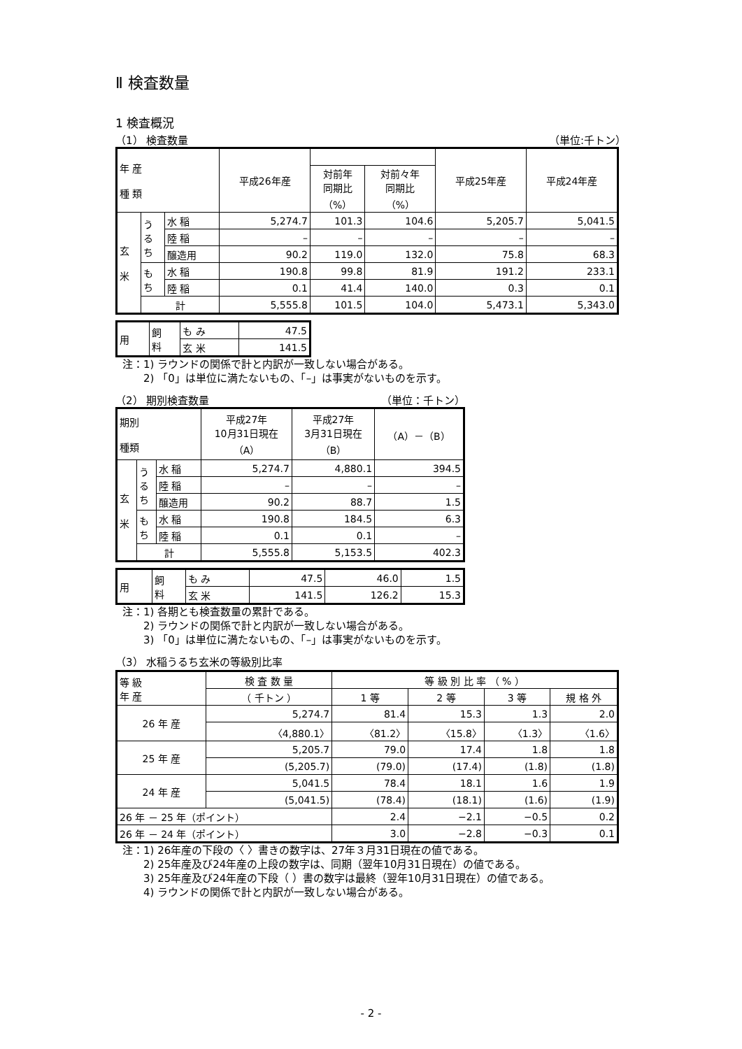Ⅱ 検査数量
1 検査概況
（1） 検査数量 （単位:千トン）
| 年 産 種 類 | | | 平成26年産 | | | 平成25年産 | 平成24年産 |
| --- | --- | --- | --- | --- | --- | --- | --- |
| | | | | 対前年 同期比 （%） | 対前々年 同期比 （%） | | |
| 玄 米 | う る ち | 水 稲 | 5,274.7 | 101.3 | 104.6 | 5,205.7 | 5,041.5 |
| | | 陸 稲 | – | – | – | – | – |
| | | 醸造用 | 90.2 | 119.0 | 132.0 | 75.8 | 68.3 |
| | も ち | 水 稲 | 190.8 | 99.8 | 81.9 | 191.2 | 233.1 |
| | | 陸 稲 | 0.1 | 41.4 | 140.0 | 0.3 | 0.1 |
| | 計 | | 5,555.8 | 101.5 | 104.0 | 5,473.1 | 5,343.0 |
| 用 | 飼 料 | も み | 47.5 |
| | | 玄 米 | 141.5 |
注：1) ラウンドの関係で計と内訳が一致しない場合がある。
　　2) 「0」は単位に満たないもの、「–」は事実がないものを示す。
（2） 期別検査数量 （単位：千トン）
| 期別 種類 | | | 平成27年 10月31日現在 （A） | 平成27年 3月31日現在 （B） | （A）－（B） |
| --- | --- | --- | --- | --- | --- |
| 玄 米 | う る ち | 水 稲 | 5,274.7 | 4,880.1 | 394.5 |
| | | 陸 稲 | – | – | – |
| | | 醸造用 | 90.2 | 88.7 | 1.5 |
| | も ち | 水 稲 | 190.8 | 184.5 | 6.3 |
| | | 陸 稲 | 0.1 | 0.1 | – |
| | 計 | | 5,555.8 | 5,153.5 | 402.3 |
| 用 | 飼 料 | も み | 47.5 | 46.0 | 1.5 |
| | | 玄 米 | 141.5 | 126.2 | 15.3 |
注：1) 各期とも検査数量の累計である。
　　2) ラウンドの関係で計と内訳が一致しない場合がある。
　　3) 「0」は単位に満たないもの、「–」は事実がないものを示す。
（3） 水稲うるち玄米の等級別比率
| 等 級 年 産 | 検 査 数 量 | 等 級 別 比 率 （ % ） | | | |
| --- | --- | --- | --- | --- | --- |
| | （ 千トン ） | 1 等 | 2 等 | 3 等 | 規 格 外 |
| 26 年 産 | 5,274.7 | 81.4 | 15.3 | 1.3 | 2.0 |
| | 〈4,880.1〉 | 〈81.2〉 | 〈15.8〉 | 〈1.3〉 | 〈1.6〉 |
| 25 年 産 | 5,205.7 | 79.0 | 17.4 | 1.8 | 1.8 |
| | (5,205.7) | (79.0) | (17.4) | (1.8) | (1.8) |
| 24 年 産 | 5,041.5 | 78.4 | 18.1 | 1.6 | 1.9 |
| | (5,041.5) | (78.4) | (18.1) | (1.6) | (1.9) |
| 26 年 － 25 年（ポイント） | | 2.4 | −2.1 | −0.5 | 0.2 |
| 26 年 － 24 年（ポイント） | | 3.0 | −2.8 | −0.3 | 0.1 |
注：1) 26年産の下段の〈 〉書きの数字は、27年３月31日現在の値である。
　　2) 25年産及び24年産の上段の数字は、同期（翌年10月31日現在）の値である。
　　3) 25年産及び24年産の下段（ ）書の数字は最終（翌年10月31日現在）の値である。
　　4) ラウンドの関係で計と内訳が一致しない場合がある。
- 2 -